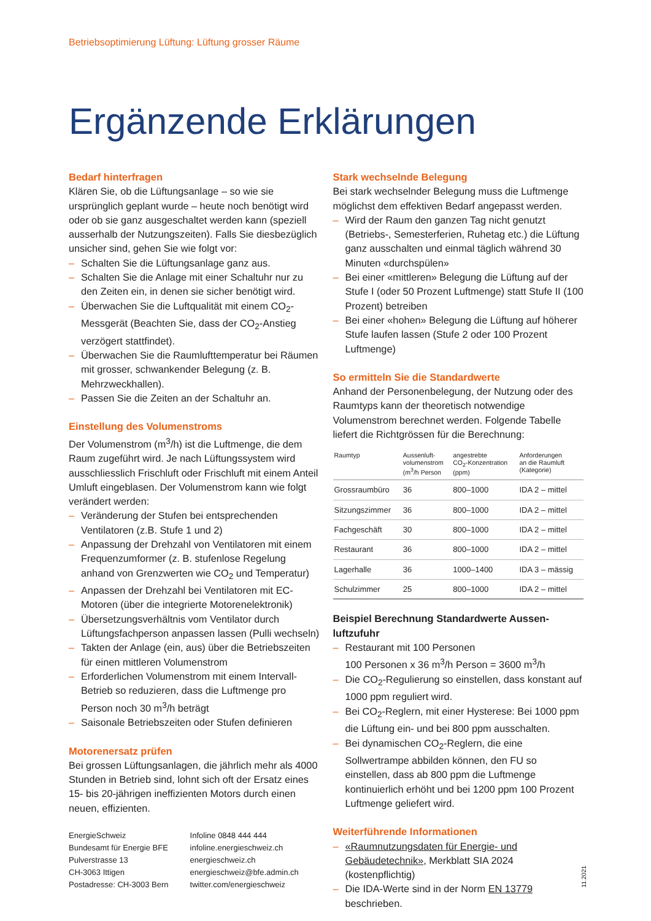Betriebsoptimierung Lüftung: Lüftung grosser Räume
Ergänzende Erklärungen
Bedarf hinterfragen
Klären Sie, ob die Lüftungsanlage – so wie sie ursprünglich geplant wurde – heute noch benötigt wird oder ob sie ganz ausgeschaltet werden kann (speziell ausserhalb der Nutzungszeiten). Falls Sie diesbezüglich unsicher sind, gehen Sie wie folgt vor:
– Schalten Sie die Lüftungsanlage ganz aus.
– Schalten Sie die Anlage mit einer Schaltuhr nur zu den Zeiten ein, in denen sie sicher benötigt wird.
– Überwachen Sie die Luftqualität mit einem CO<sub>2</sub>-Messgerät (Beachten Sie, dass der CO<sub>2</sub>-Anstieg verzögert stattfindet).
– Überwachen Sie die Raumlufttemperatur bei Räumen mit grosser, schwankender Belegung (z. B. Mehrzweckhallen).
– Passen Sie die Zeiten an der Schaltuhr an.
Einstellung des Volumenstroms
Der Volumenstrom (m<sup>3</sup>/h) ist die Luftmenge, die dem Raum zugeführt wird. Je nach Lüftungssystem wird ausschliesslich Frischluft oder Frischluft mit einem Anteil Umluft eingeblasen. Der Volumenstrom kann wie folgt verändert werden:
– Veränderung der Stufen bei entsprechenden Ventilatoren (z.B. Stufe 1 und 2)
– Anpassung der Drehzahl von Ventilatoren mit einem Frequenzumformer (z. B. stufenlose Regelung anhand von Grenzwerten wie CO<sub>2</sub> und Temperatur)
– Anpassen der Drehzahl bei Ventilatoren mit EC-Motoren (über die integrierte Motorenelektronik)
– Übersetzungsverhältnis vom Ventilator durch Lüftungsfachperson anpassen lassen (Pulli wechseln)
– Takten der Anlage (ein, aus) über die Betriebszeiten für einen mittleren Volumenstrom
– Erforderlichen Volumenstrom mit einem Intervall-Betrieb so reduzieren, dass die Luftmenge pro Person noch 30 m<sup>3</sup>/h beträgt
– Saisonale Betriebszeiten oder Stufen definieren
Motorenersatz prüfen
Bei grossen Lüftungsanlagen, die jährlich mehr als 4000 Stunden in Betrieb sind, lohnt sich oft der Ersatz eines 15- bis 20-jährigen ineffizienten Motors durch einen neuen, effizienten.
EnergieSchweiz
Bundesamt für Energie BFE
Pulverstrasse 13
CH-3063 Ittigen
Postadresse: CH-3003 Bern
Infoline 0848 444 444
infoline.energieschweiz.ch
energieschweiz.ch
energieschweiz@bfe.admin.ch
twitter.com/energieschweiz
Stark wechselnde Belegung
Bei stark wechselnder Belegung muss die Luftmenge möglichst dem effektiven Bedarf angepasst werden.
– Wird der Raum den ganzen Tag nicht genutzt (Betriebs-, Semesterferien, Ruhetag etc.) die Lüftung ganz ausschalten und einmal täglich während 30 Minuten «durchspülen»
– Bei einer «mittleren» Belegung die Lüftung auf der Stufe I (oder 50 Prozent Luftmenge) statt Stufe II (100 Prozent) betreiben
– Bei einer «hohen» Belegung die Lüftung auf höherer Stufe laufen lassen (Stufe 2 oder 100 Prozent Luftmenge)
So ermitteln Sie die Standardwerte
Anhand der Personenbelegung, der Nutzung oder des Raumtyps kann der theoretisch notwendige Volumenstrom berechnet werden. Folgende Tabelle liefert die Richtgrössen für die Berechnung:
| Raumtyp | Aussenluft- volumenstrom (m<sup>3</sup>/h Person | angestrebte CO<sub>2</sub>-Konzentration (ppm) | Anforderungen an die Raumluft (Kategorie) |
| --- | --- | --- | --- |
| Grossraumbüro | 36 | 800–1000 | IDA 2 – mittel |
| Sitzungszimmer | 36 | 800–1000 | IDA 2 – mittel |
| Fachgeschäft | 30 | 800–1000 | IDA 2 – mittel |
| Restaurant | 36 | 800–1000 | IDA 2 – mittel |
| Lagerhalle | 36 | 1000–1400 | IDA 3 – mässig |
| Schulzimmer | 25 | 800–1000 | IDA 2 – mittel |
Beispiel Berechnung Standardwerte Aussen-luftzufuhr
– Restaurant mit 100 Personen
100 Personen x 36 m<sup>3</sup>/h Person = 3600 m<sup>3</sup>/h
– Die CO<sub>2</sub>-Regulierung so einstellen, dass konstant auf 1000 ppm reguliert wird.
– Bei CO<sub>2</sub>-Reglern, mit einer Hysterese: Bei 1000 ppm die Lüftung ein- und bei 800 ppm ausschalten.
– Bei dynamischen CO<sub>2</sub>-Reglern, die eine Sollwertrampe abbilden können, den FU so einstellen, dass ab 800 ppm die Luftmenge kontinuierlich erhöht und bei 1200 ppm 100 Prozent Luftmenge geliefert wird.
Weiterführende Informationen
– «Raumnutzungsdaten für Energie- und Gebäudetechnik», Merkblatt SIA 2024 (kostenpflichtig)
– Die IDA-Werte sind in der Norm EN 13779 beschrieben.
11.2021